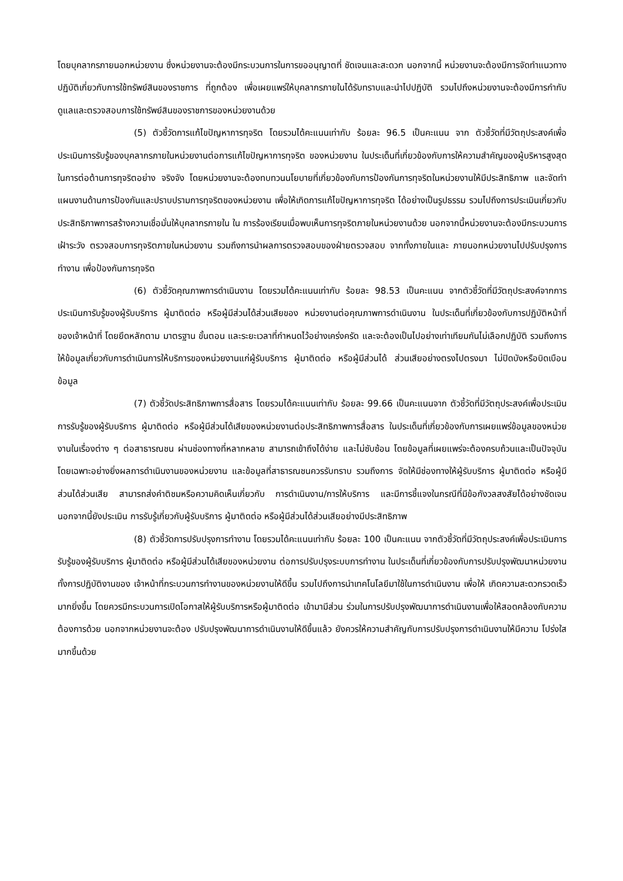โดยบุคลากรภายนอกหน่วยงาน ซึ่งหน่วยงานจะต้องมีกระบวนการในการขออนุญาตที่ ชัดเจนและสะดวก นอกจากนี้ หน่วยงานจะต้องมีการจัดทำแนวทางปฏิบัติเกี่ยวกับการใช้ทรัพย์สินของราชการ ที่ถูกต้อง เพื่อเผยแพร่ให้บุคลากรภายในได้รับทราบและนำไปปฏิบัติ รวมไปถึงหน่วยงานจะต้องมีการกำกับ ดูแลและตรวจสอบการใช้ทรัพย์สินของราชการของหน่วยงานด้วย
(5) ตัวชี้วัดการแก้ไขปัญหาการทุจริต โดยรวมได้คะแนนเท่ากับ ร้อยละ 96.5 เป็นคะแนน จาก ตัวชี้วัดที่มีวัตถุประสงค์เพื่อประเมินการรับรู้ของบุคลากรภายในหน่วยงานต่อการแก้ไขปัญหาการทุจริต ของหน่วยงาน ในประเด็นที่เกี่ยวข้องกับการให้ความสำคัญของผู้บริหารสูงสุดในการต่อต้านการทุจริตอย่าง จริงจัง โดยหน่วยงานจะต้องทบทวนนโยบายที่เกี่ยวข้องกับการป้องกันการทุจริตในหน่วยงานให้มีประสิทธิภาพ และจัดทำแผนงานด้านการป้องกันและปราบปรามการทุจริตของหน่วยงาน เพื่อให้เกิดการแก้ไขปัญหาการทุจริต ได้อย่างเป็นรูปธรรม รวมไปถึงการประเมินเกี่ยวกับประสิทธิภาพการสร้างความเชื่อมั่นให้บุคลากรภายใน ใน การร้องเรียนเมื่อพบเห็นการทุจริตภายในหน่วยงานด้วย นอกจากนี้หน่วยงานจะต้องมีกระบวนการเฝ้าระวัง ตรวจสอบการทุจริตภายในหน่วยงาน รวมถึงการนำผลการตรวจสอบของฝ่ายตรวจสอบ จากทั้งภายในและ ภายนอกหน่วยงานไปปรับปรุงการทำงาน เพื่อป้องกันการทุจริต
(6) ตัวชี้วัดคุณภาพการดำเนินงาน โดยรวมได้คะแนนเท่ากับ ร้อยละ 98.53 เป็นคะแนน จากตัวชี้วัดที่มีวัตถุประสงค์จากการประเมินการับรู้ของผู้รับบริการ ผู้มาติดต่อ หรือผู้มีส่วนได้ส่วนเสียของ หน่วยงานต่อคุณภาพการดำเนินงาน ในประเด็นที่เกี่ยวข้องกับการปฏิบัติหน้าที่ของเจ้าหน้าที่ โดยยึดหลักตาม มาตรฐาน ขั้นตอน และระยะเวลาที่กำหนดไว้อย่างเคร่งครัด และจะต้องเป็นไปอย่างเท่าเทียมกันไม่เลือกปฏิบัติ รวมถึงการให้ข้อมูลเกี่ยวกับการดำเนินการให้บริการของหน่วยงานแก่ผู้รับบริการ ผู้มาติดต่อ หรือผู้มีส่วนได้ ส่วนเสียอย่างตรงไปตรงมา ไม่ปิดบังหรือบิดเบือนข้อมูล
(7) ตัวชี้วัดประสิทธิภาพการสื่อสาร โดยรวมได้คะแนนเท่ากับ ร้อยละ 99.66 เป็นคะแนนจาก ตัวชี้วัดที่มีวัตถุประสงค์เพื่อประเมินการรับรู้ของผู้รับบริการ ผู้มาติดต่อ หรือผู้มีส่วนได้เสียของหน่วยงานต่อประสิทธิภาพการสื่อสาร ในประเด็นที่เกี่ยวข้องกับการเผยแพร่ข้อมูลของหน่วยงานในเรื่องต่าง ๆ ต่อสาธารณชน ผ่านช่องทางที่หลากหลาย สามารถเข้าถึงได้ง่าย และไม่ซับซ้อน โดยข้อมูลที่เผยแพร่จะต้องครบถ้วนและเป็นปัจจุบัน โดยเฉพาะอย่างยิ่งผลการดำเนินงานของหน่วยงาน และข้อมูลที่สาธารณชนควรรับทราบ รวมถึงการ จัดให้มีช่องทางให้ผู้รับบริการ ผู้มาติดต่อ หรือผู้มีส่วนได้ส่วนเสีย สามารถส่งคำติชมหรือความคิดเห็นเกี่ยวกับ การดำเนินงาน/การให้บริการ และมีการชี้แจงในกรณีที่มีข้อกังวลสงสัยได้อย่างชัดเจน นอกจากนี้ยังประเมิน การรับรู้เกี่ยวกับผู้รับบริการ ผู้มาติดต่อ หรือผู้มีส่วนได้ส่วนเสียอย่างมีประสิทธิภาพ
(8) ตัวชี้วัดการปรับปรุงการทำงาน โดยรวมได้คะแนนเท่ากับ ร้อยละ 100 เป็นคะแนน จากตัวชี้วัดที่มีวัตถุประสงค์เพื่อประเมินการรับรู้ของผู้รับบริการ ผู้มาติดต่อ หรือผู้มีส่วนได้เสียของหน่วยงาน ต่อการปรับปรุงระบบการทำงาน ในประเด็นที่เกี่ยวข้องกับการปรับปรุงพัฒนาหน่วยงาน ทั้งการปฏิบัติงานของ เจ้าหน้าที่กระบวนการทำงานของหน่วยงานให้ดีขึ้น รวมไปถึงการนำเทคโนโลยีมาใช้ในการดำเนินงาน เพื่อให้ เกิดความสะดวกรวดเร็วมากยิ่งขึ้น โดยควรมีกระบวนการเปิดโอกาสให้ผู้รับบริการหรือผู้มาติดต่อ เข้ามามีส่วน ร่วมในการปรับปรุงพัฒนาการดำเนินงานเพื่อให้สอดคล้องกับความต้องการด้วย นอกจากหน่วยงานจะต้อง ปรับปรุงพัฒนาการดำเนินงานให้ดีขึ้นแล้ว ยังควรให้ความสำคัญกับการปรับปรุงการดำเนินงานให้มีความ โปร่งใสมากขึ้นด้วย